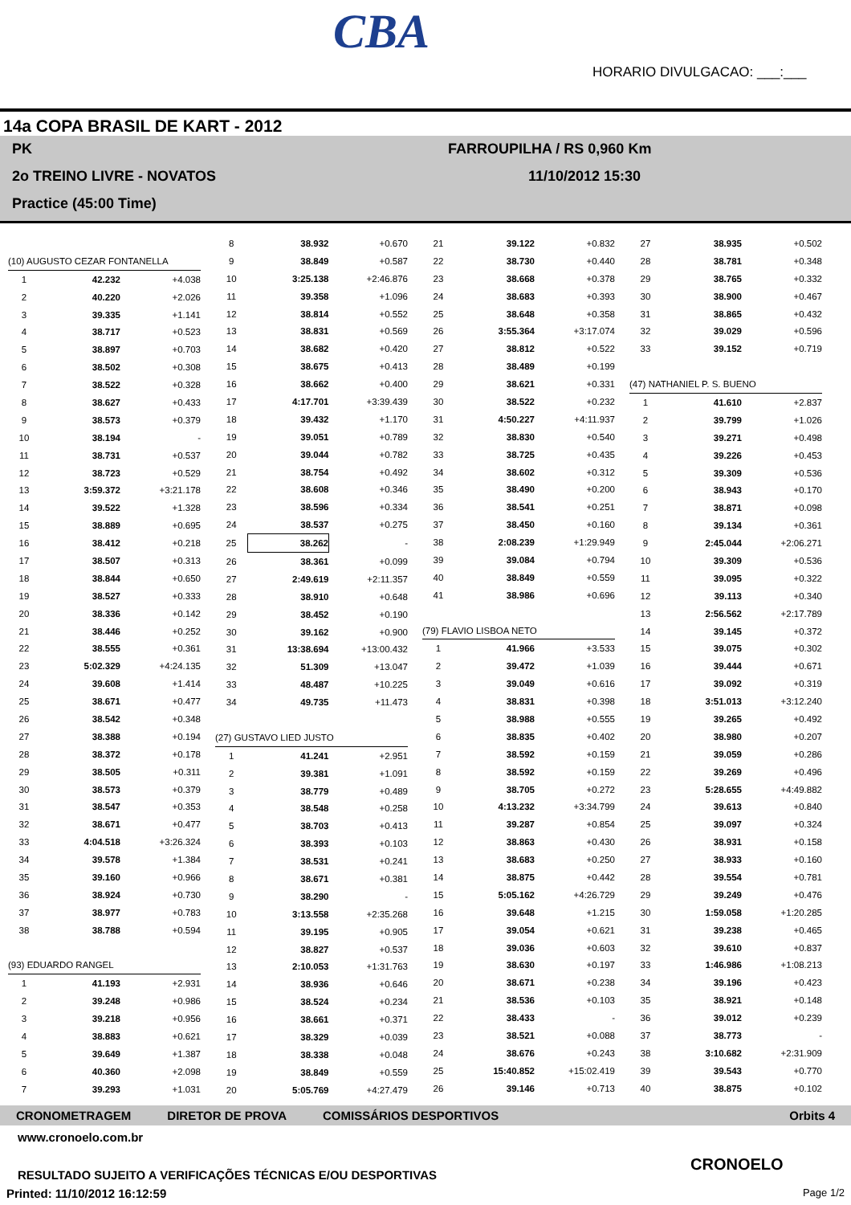CBA
HORARIO DIVULGACAO: ___:___
14a COPA BRASIL DE KART - 2012
PK
2o TREINO LIVRE - NOVATOS
Practice (45:00 Time)
FARROUPILHA / RS 0,960 Km
11/10/2012 15:30
| (10) AUGUSTO CEZAR FONTANELLA | | |
| 1 | 42.232 | +4.038 |
| 2 | 40.220 | +2.026 |
| 3 | 39.335 | +1.141 |
| 4 | 38.717 | +0.523 |
| 5 | 38.897 | +0.703 |
| 6 | 38.502 | +0.308 |
| 7 | 38.522 | +0.328 |
| 8 | 38.627 | +0.433 |
| 9 | 38.573 | +0.379 |
| 10 | 38.194 | - |
| 11 | 38.731 | +0.537 |
| 12 | 38.723 | +0.529 |
| 13 | 3:59.372 | +3:21.178 |
| 14 | 39.522 | +1.328 |
| 15 | 38.889 | +0.695 |
| 16 | 38.412 | +0.218 |
| 17 | 38.507 | +0.313 |
| 18 | 38.844 | +0.650 |
| 19 | 38.527 | +0.333 |
| 20 | 38.336 | +0.142 |
| 21 | 38.446 | +0.252 |
| 22 | 38.555 | +0.361 |
| 23 | 5:02.329 | +4:24.135 |
| 24 | 39.608 | +1.414 |
| 25 | 38.671 | +0.477 |
| 26 | 38.542 | +0.348 |
| 27 | 38.388 | +0.194 |
| 28 | 38.372 | +0.178 |
| 29 | 38.505 | +0.311 |
| 30 | 38.573 | +0.379 |
| 31 | 38.547 | +0.353 |
| 32 | 38.671 | +0.477 |
| 33 | 4:04.518 | +3:26.324 |
| 34 | 39.578 | +1.384 |
| 35 | 39.160 | +0.966 |
| 36 | 38.924 | +0.730 |
| 37 | 38.977 | +0.783 |
| 38 | 38.788 | +0.594 |
| (93) EDUARDO RANGEL | | |
| 1 | 41.193 | +2.931 |
| 2 | 39.248 | +0.986 |
| 3 | 39.218 | +0.956 |
| 4 | 38.883 | +0.621 |
| 5 | 39.649 | +1.387 |
| 6 | 40.360 | +2.098 |
| 7 | 39.293 | +1.031 |
| 8 | 38.932 | +0.670 |
| 9 | 38.849 | +0.587 |
| 10 | 3:25.138 | +2:46.876 |
| 11 | 39.358 | +1.096 |
| 12 | 38.814 | +0.552 |
| 13 | 38.831 | +0.569 |
| 14 | 38.682 | +0.420 |
| 15 | 38.675 | +0.413 |
| 16 | 38.662 | +0.400 |
| 17 | 4:17.701 | +3:39.439 |
| 18 | 39.432 | +1.170 |
| 19 | 39.051 | +0.789 |
| 20 | 39.044 | +0.782 |
| 21 | 38.754 | +0.492 |
| 22 | 38.608 | +0.346 |
| 23 | 38.596 | +0.334 |
| 24 | 38.537 | +0.275 |
| 25 | 38.262 | - |
| 26 | 38.361 | +0.099 |
| 27 | 2:49.619 | +2:11.357 |
| 28 | 38.910 | +0.648 |
| 29 | 38.452 | +0.190 |
| 30 | 39.162 | +0.900 |
| 31 | 13:38.694 | +13:00.432 |
| 32 | 51.309 | +13.047 |
| 33 | 48.487 | +10.225 |
| 34 | 49.735 | +11.473 |
| (27) GUSTAVO LIED JUSTO | | |
| 1 | 41.241 | +2.951 |
| 2 | 39.381 | +1.091 |
| 3 | 38.779 | +0.489 |
| 4 | 38.548 | +0.258 |
| 5 | 38.703 | +0.413 |
| 6 | 38.393 | +0.103 |
| 7 | 38.531 | +0.241 |
| 8 | 38.671 | +0.381 |
| 9 | 38.290 | - |
| 10 | 3:13.558 | +2:35.268 |
| 11 | 39.195 | +0.905 |
| 12 | 38.827 | +0.537 |
| 13 | 2:10.053 | +1:31.763 |
| 14 | 38.936 | +0.646 |
| 15 | 38.524 | +0.234 |
| 16 | 38.661 | +0.371 |
| 17 | 38.329 | +0.039 |
| 18 | 38.338 | +0.048 |
| 19 | 38.849 | +0.559 |
| 20 | 5:05.769 | +4:27.479 |
| 21 | 39.122 | +0.832 |
| 22 | 38.730 | +0.440 |
| 23 | 38.668 | +0.378 |
| 24 | 38.683 | +0.393 |
| 25 | 38.648 | +0.358 |
| 26 | 3:55.364 | +3:17.074 |
| 27 | 38.812 | +0.522 |
| 28 | 38.489 | +0.199 |
| 29 | 38.621 | +0.331 |
| 30 | 38.522 | +0.232 |
| 31 | 4:50.227 | +4:11.937 |
| 32 | 38.830 | +0.540 |
| 33 | 38.725 | +0.435 |
| 34 | 38.602 | +0.312 |
| 35 | 38.490 | +0.200 |
| 36 | 38.541 | +0.251 |
| 37 | 38.450 | +0.160 |
| 38 | 2:08.239 | +1:29.949 |
| 39 | 39.084 | +0.794 |
| 40 | 38.849 | +0.559 |
| 41 | 38.986 | +0.696 |
| (79) FLAVIO LISBOA NETO | | |
| 1 | 41.966 | +3.533 |
| 2 | 39.472 | +1.039 |
| 3 | 39.049 | +0.616 |
| 4 | 38.831 | +0.398 |
| 5 | 38.988 | +0.555 |
| 6 | 38.835 | +0.402 |
| 7 | 38.592 | +0.159 |
| 8 | 38.592 | +0.159 |
| 9 | 38.705 | +0.272 |
| 10 | 4:13.232 | +3:34.799 |
| 11 | 39.287 | +0.854 |
| 12 | 38.863 | +0.430 |
| 13 | 38.683 | +0.250 |
| 14 | 38.875 | +0.442 |
| 15 | 5:05.162 | +4:26.729 |
| 16 | 39.648 | +1.215 |
| 17 | 39.054 | +0.621 |
| 18 | 39.036 | +0.603 |
| 19 | 38.630 | +0.197 |
| 20 | 38.671 | +0.238 |
| 21 | 38.536 | +0.103 |
| 22 | 38.433 | - |
| 23 | 38.521 | +0.088 |
| 24 | 38.676 | +0.243 |
| 25 | 15:40.852 | +15:02.419 |
| 26 | 39.146 | +0.713 |
| 27 | 38.935 | +0.502 |
| 28 | 38.781 | +0.348 |
| 29 | 38.765 | +0.332 |
| 30 | 38.900 | +0.467 |
| 31 | 38.865 | +0.432 |
| 32 | 39.029 | +0.596 |
| 33 | 39.152 | +0.719 |
| (47) NATHANIEL P. S. BUENO | | |
| 1 | 41.610 | +2.837 |
| 2 | 39.799 | +1.026 |
| 3 | 39.271 | +0.498 |
| 4 | 39.226 | +0.453 |
| 5 | 39.309 | +0.536 |
| 6 | 38.943 | +0.170 |
| 7 | 38.871 | +0.098 |
| 8 | 39.134 | +0.361 |
| 9 | 2:45.044 | +2:06.271 |
| 10 | 39.309 | +0.536 |
| 11 | 39.095 | +0.322 |
| 12 | 39.113 | +0.340 |
| 13 | 2:56.562 | +2:17.789 |
| 14 | 39.145 | +0.372 |
| 15 | 39.075 | +0.302 |
| 16 | 39.444 | +0.671 |
| 17 | 39.092 | +0.319 |
| 18 | 3:51.013 | +3:12.240 |
| 19 | 39.265 | +0.492 |
| 20 | 38.980 | +0.207 |
| 21 | 39.059 | +0.286 |
| 22 | 39.269 | +0.496 |
| 23 | 5:28.655 | +4:49.882 |
| 24 | 39.613 | +0.840 |
| 25 | 39.097 | +0.324 |
| 26 | 38.931 | +0.158 |
| 27 | 38.933 | +0.160 |
| 28 | 39.554 | +0.781 |
| 29 | 39.249 | +0.476 |
| 30 | 1:59.058 | +1:20.285 |
| 31 | 39.238 | +0.465 |
| 32 | 39.610 | +0.837 |
| 33 | 1:46.986 | +1:08.213 |
| 34 | 39.196 | +0.423 |
| 35 | 38.921 | +0.148 |
| 36 | 39.012 | +0.239 |
| 37 | 38.773 | - |
| 38 | 3:10.682 | +2:31.909 |
| 39 | 39.543 | +0.770 |
| 40 | 38.875 | +0.102 |
CRONOMETRAGEM DIRETOR DE PROVA COMISSÁRIOS DESPORTIVOS Orbits 4
www.cronoelo.com.br
CRONOELO
RESULTADO SUJEITO A VERIFICAÇÕES TÉCNICAS E/OU DESPORTIVAS
Printed: 11/10/2012 16:12:59 Page 1/2